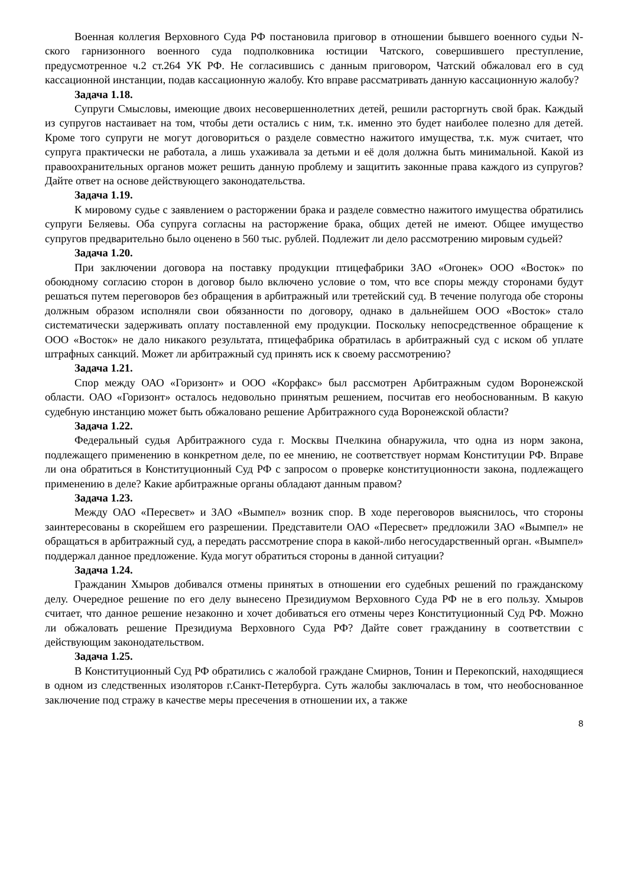Военная коллегия Верховного Суда РФ постановила приговор в отношении бывшего военного судьи N-ского гарнизонного военного суда подполковника юстиции Чатского, совершившего преступление, предусмотренное ч.2 ст.264 УК РФ. Не согласившись с данным приговором, Чатский обжаловал его в суд кассационной инстанции, подав кассационную жалобу. Кто вправе рассматривать данную кассационную жалобу?
Задача 1.18.
Супруги Смысловы, имеющие двоих несовершеннолетних детей, решили расторгнуть свой брак. Каждый из супругов настаивает на том, чтобы дети остались с ним, т.к. именно это будет наиболее полезно для детей. Кроме того супруги не могут договориться о разделе совместно нажитого имущества, т.к. муж считает, что супруга практически не работала, а лишь ухаживала за детьми и её доля должна быть минимальной. Какой из правоохранительных органов может решить данную проблему и защитить законные права каждого из супругов? Дайте ответ на основе действующего законодательства.
Задача 1.19.
К мировому судье с заявлением о расторжении брака и разделе совместно нажитого имущества обратились супруги Беляевы. Оба супруга согласны на расторжение брака, общих детей не имеют. Общее имущество супругов предварительно было оценено в 560 тыс. рублей. Подлежит ли дело рассмотрению мировым судьей?
Задача 1.20.
При заключении договора на поставку продукции птицефабрики ЗАО «Огонек» ООО «Восток» по обоюдному согласию сторон в договор было включено условие о том, что все споры между сторонами будут решаться путем переговоров без обращения в арбитражный или третейский суд. В течение полугода обе стороны должным образом исполняли свои обязанности по договору, однако в дальнейшем ООО «Восток» стало систематически задерживать оплату поставленной ему продукции. Поскольку непосредственное обращение к ООО «Восток» не дало никакого результата, птицефабрика обратилась в арбитражный суд с иском об уплате штрафных санкций. Может ли арбитражный суд принять иск к своему рассмотрению?
Задача 1.21.
Спор между ОАО «Горизонт» и ООО «Корфакс» был рассмотрен Арбитражным судом Воронежской области. ОАО «Горизонт» осталось недовольно принятым решением, посчитав его необоснованным. В какую судебную инстанцию может быть обжаловано решение Арбитражного суда Воронежской области?
Задача 1.22.
Федеральный судья Арбитражного суда г. Москвы Пчелкина обнаружила, что одна из норм закона, подлежащего применению в конкретном деле, по ее мнению, не соответствует нормам Конституции РФ. Вправе ли она обратиться в Конституционный Суд РФ с запросом о проверке конституционности закона, подлежащего применению в деле? Какие арбитражные органы обладают данным правом?
Задача 1.23.
Между ОАО «Пересвет» и ЗАО «Вымпел» возник спор. В ходе переговоров выяснилось, что стороны заинтересованы в скорейшем его разрешении. Представители ОАО «Пересвет» предложили ЗАО «Вымпел» не обращаться в арбитражный суд, а передать рассмотрение спора в какой-либо негосударственный орган. «Вымпел» поддержал данное предложение. Куда могут обратиться стороны в данной ситуации?
Задача 1.24.
Гражданин Хмыров добивался отмены принятых в отношении его судебных решений по гражданскому делу. Очередное решение по его делу вынесено Президиумом Верховного Суда РФ не в его пользу. Хмыров считает, что данное решение незаконно и хочет добиваться его отмены через Конституционный Суд РФ. Можно ли обжаловать решение Президиума Верховного Суда РФ? Дайте совет гражданину в соответствии с действующим законодательством.
Задача 1.25.
В Конституционный Суд РФ обратились с жалобой граждане Смирнов, Тонин и Перекопский, находящиеся в одном из следственных изоляторов г.Санкт-Петербурга. Суть жалобы заключалась в том, что необоснованное заключение под стражу в качестве меры пресечения в отношении их, а также
8